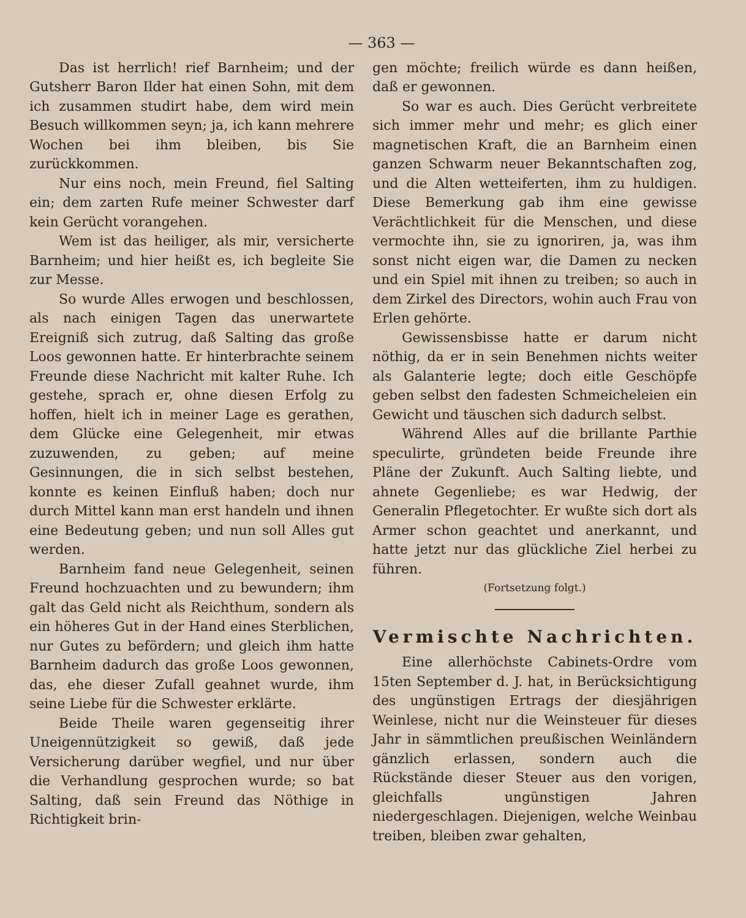— 363 —
Das ist herrlich! rief Barnheim; und der Gutsherr Baron Ilder hat einen Sohn, mit dem ich zusammen studirt habe, dem wird mein Besuch willkommen seyn; ja, ich kann mehrere Wochen bei ihm bleiben, bis Sie zurückkommen.
Nur eins noch, mein Freund, fiel Salting ein; dem zarten Rufe meiner Schwester darf kein Gerücht vorangehen.
Wem ist das heiliger, als mir, versicherte Barnheim; und hier heißt es, ich begleite Sie zur Messe.
So wurde Alles erwogen und beschlossen, als nach einigen Tagen das unerwartete Ereigniß sich zutrug, daß Salting das große Loos gewonnen hatte. Er hinterbrachte seinem Freunde diese Nachricht mit kalter Ruhe. Ich gestehe, sprach er, ohne diesen Erfolg zu hoffen, hielt ich in meiner Lage es gerathen, dem Glücke eine Gelegenheit, mir etwas zuzuwenden, zu geben; auf meine Gesinnungen, die in sich selbst bestehen, konnte es keinen Einfluß haben; doch nur durch Mittel kann man erst handeln und ihnen eine Bedeutung geben; und nun soll Alles gut werden.
Barnheim fand neue Gelegenheit, seinen Freund hochzuachten und zu bewundern; ihm galt das Geld nicht als Reichthum, sondern als ein höheres Gut in der Hand eines Sterblichen, nur Gutes zu befördern; und gleich ihm hatte Barnheim dadurch das große Loos gewonnen, das, ehe dieser Zufall geahnet wurde, ihm seine Liebe für die Schwester erklärte.
Beide Theile waren gegenseitig ihrer Uneigennützigkeit so gewiß, daß jede Versicherung darüber wegfiel, und nur über die Verhandlung gesprochen wurde; so bat Salting, daß sein Freund das Nöthige in Richtigkeit brin-
gen möchte; freilich würde es dann heißen, daß er gewonnen.
So war es auch. Dies Gerücht verbreitete sich immer mehr und mehr; es glich einer magnetischen Kraft, die an Barnheim einen ganzen Schwarm neuer Bekanntschaften zog, und die Alten wetteiferten, ihm zu huldigen. Diese Bemerkung gab ihm eine gewisse Verächtlichkeit für die Menschen, und diese vermochte ihn, sie zu ignoriren, ja, was ihm sonst nicht eigen war, die Damen zu necken und ein Spiel mit ihnen zu treiben; so auch in dem Zirkel des Directors, wohin auch Frau von Erlen gehörte.
Gewissensbisse hatte er darum nicht nöthig, da er in sein Benehmen nichts weiter als Galanterie legte; doch eitle Geschöpfe geben selbst den fadesten Schmeicheleien ein Gewicht und täuschen sich dadurch selbst.
Während Alles auf die brillante Parthie speculirte, gründeten beide Freunde ihre Pläne der Zukunft. Auch Salting liebte, und ahnete Gegenliebe; es war Hedwig, der Generalin Pflegetochter. Er wußte sich dort als Armer schon geachtet und anerkannt, und hatte jetzt nur das glückliche Ziel herbei zu führen.
(Fortsetzung folgt.)
Vermischte Nachrichten.
Eine allerhöchste Cabinets-Ordre vom 15ten September d. J. hat, in Berücksichtigung des ungünstigen Ertrags der diesjährigen Weinlese, nicht nur die Weinsteuer für dieses Jahr in sämmtlichen preußischen Weinländern gänzlich erlassen, sondern auch die Rückstände dieser Steuer aus den vorigen, gleichfalls ungünstigen Jahren niedergeschlagen. Diejenigen, welche Weinbau treiben, bleiben zwar gehalten,